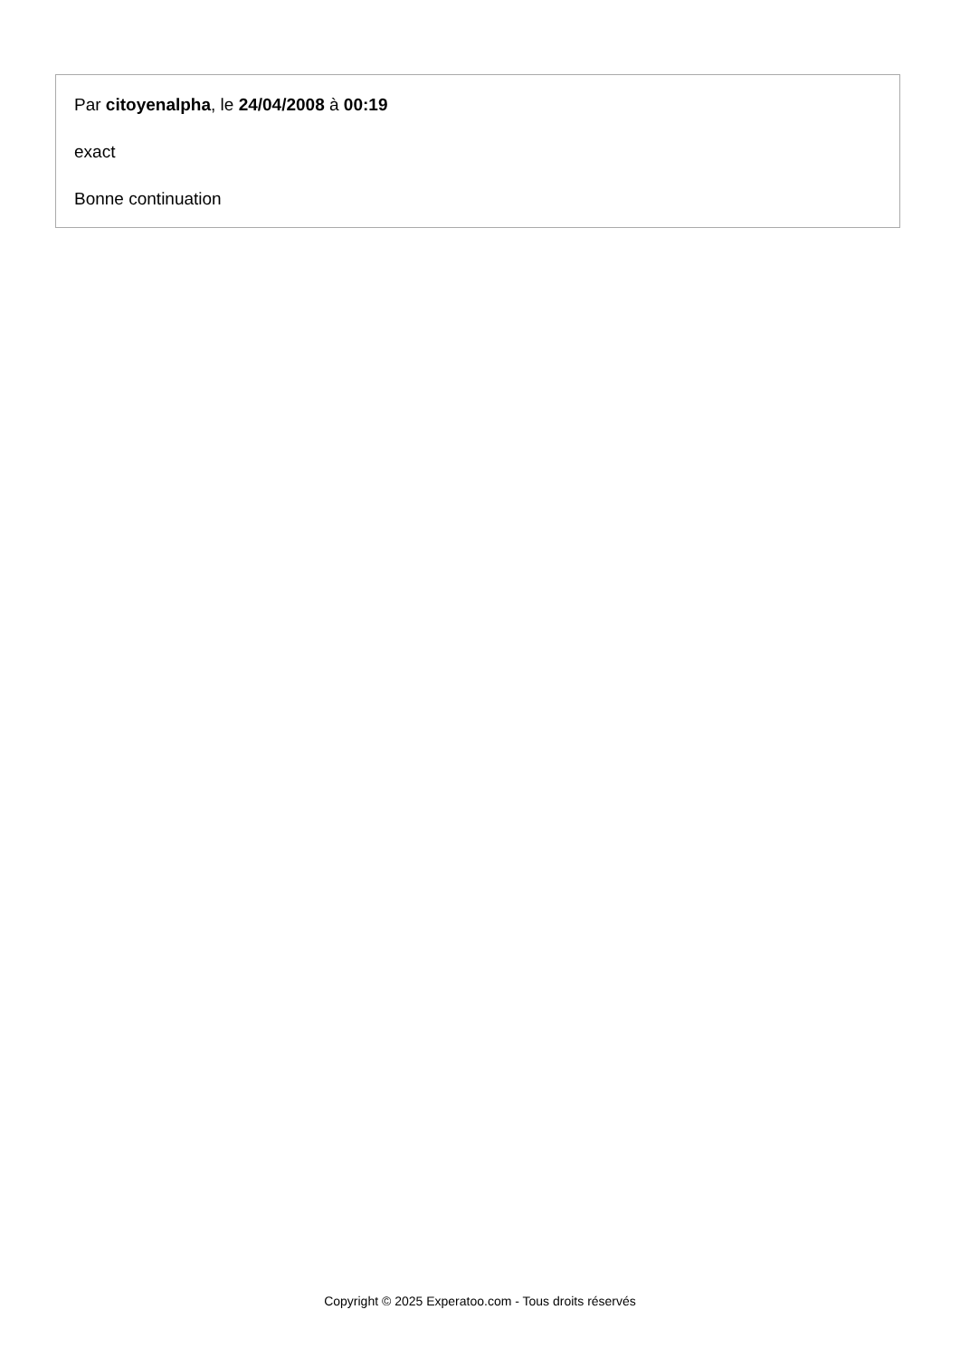Par citoyenalpha, le 24/04/2008 à 00:19
exact
Bonne continuation
Copyright © 2025 Experatoo.com - Tous droits réservés